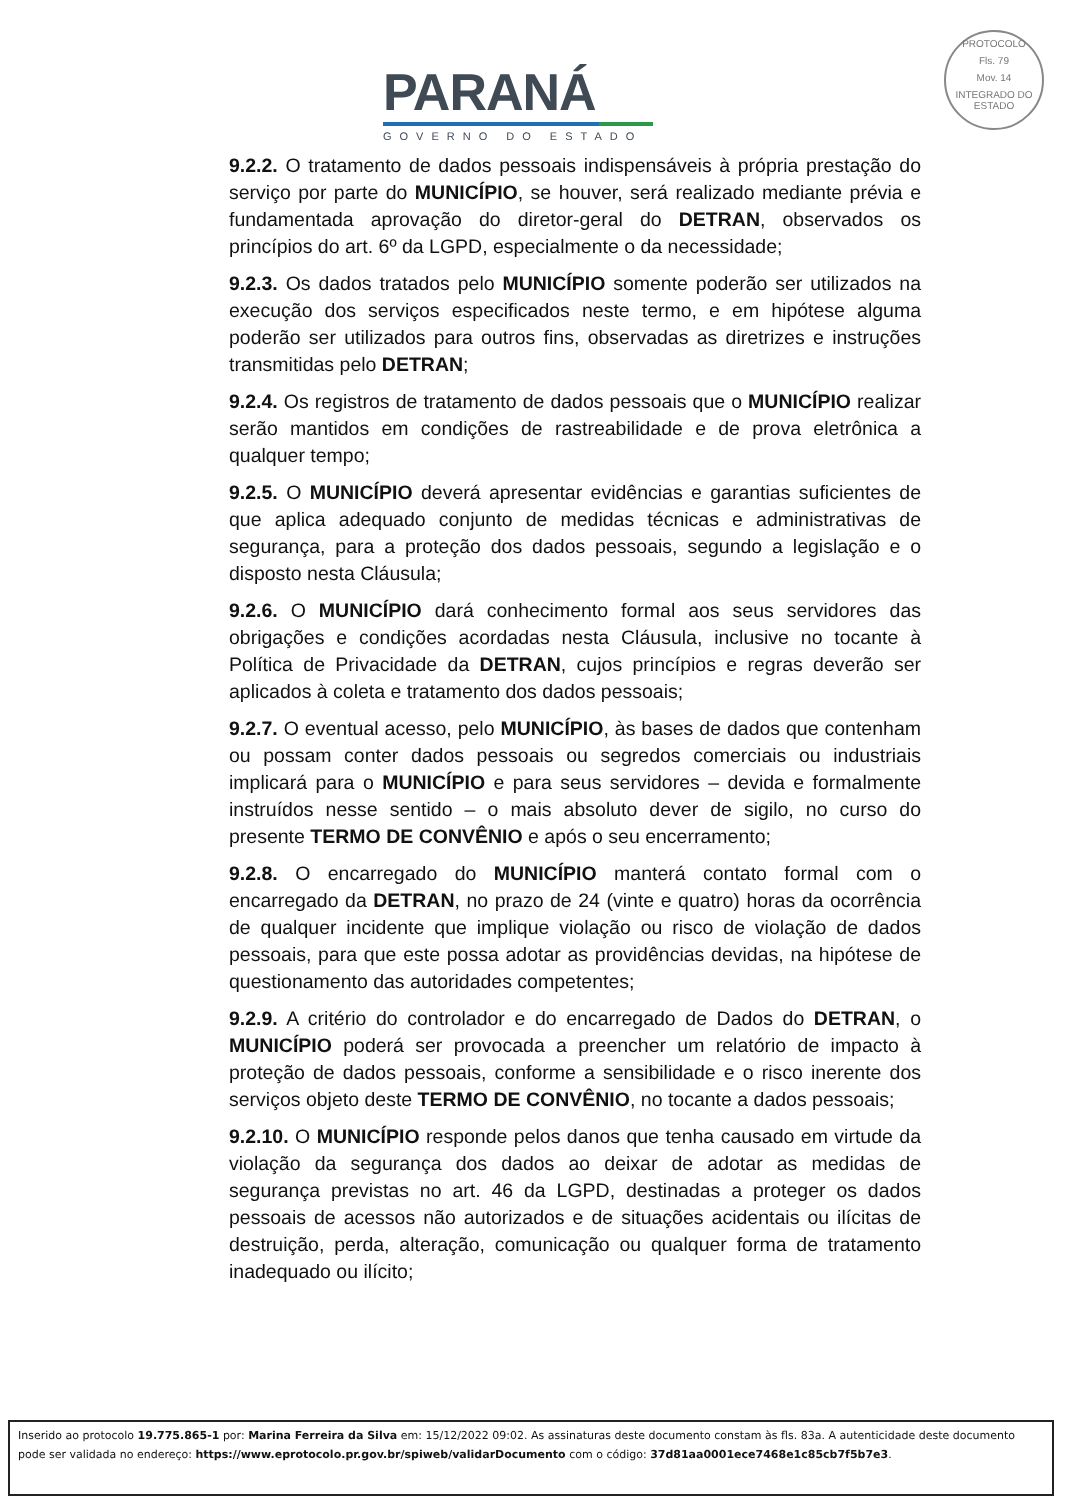PARANÁ
GOVERNO DO ESTADO
PROTOCOLO
Fls. 79
Mov. 14
INTEGRADO DO ESTADO
9.2.2. O tratamento de dados pessoais indispensáveis à própria prestação do serviço por parte do MUNICÍPIO, se houver, será realizado mediante prévia e fundamentada aprovação do diretor-geral do DETRAN, observados os princípios do art. 6º da LGPD, especialmente o da necessidade;
9.2.3. Os dados tratados pelo MUNICÍPIO somente poderão ser utilizados na execução dos serviços especificados neste termo, e em hipótese alguma poderão ser utilizados para outros fins, observadas as diretrizes e instruções transmitidas pelo DETRAN;
9.2.4. Os registros de tratamento de dados pessoais que o MUNICÍPIO realizar serão mantidos em condições de rastreabilidade e de prova eletrônica a qualquer tempo;
9.2.5. O MUNICÍPIO deverá apresentar evidências e garantias suficientes de que aplica adequado conjunto de medidas técnicas e administrativas de segurança, para a proteção dos dados pessoais, segundo a legislação e o disposto nesta Cláusula;
9.2.6. O MUNICÍPIO dará conhecimento formal aos seus servidores das obrigações e condições acordadas nesta Cláusula, inclusive no tocante à Política de Privacidade da DETRAN, cujos princípios e regras deverão ser aplicados à coleta e tratamento dos dados pessoais;
9.2.7. O eventual acesso, pelo MUNICÍPIO, às bases de dados que contenham ou possam conter dados pessoais ou segredos comerciais ou industriais implicará para o MUNICÍPIO e para seus servidores – devida e formalmente instruídos nesse sentido – o mais absoluto dever de sigilo, no curso do presente TERMO DE CONVÊNIO e após o seu encerramento;
9.2.8. O encarregado do MUNICÍPIO manterá contato formal com o encarregado da DETRAN, no prazo de 24 (vinte e quatro) horas da ocorrência de qualquer incidente que implique violação ou risco de violação de dados pessoais, para que este possa adotar as providências devidas, na hipótese de questionamento das autoridades competentes;
9.2.9. A critério do controlador e do encarregado de Dados do DETRAN, o MUNICÍPIO poderá ser provocada a preencher um relatório de impacto à proteção de dados pessoais, conforme a sensibilidade e o risco inerente dos serviços objeto deste TERMO DE CONVÊNIO, no tocante a dados pessoais;
9.2.10. O MUNICÍPIO responde pelos danos que tenha causado em virtude da violação da segurança dos dados ao deixar de adotar as medidas de segurança previstas no art. 46 da LGPD, destinadas a proteger os dados pessoais de acessos não autorizados e de situações acidentais ou ilícitas de destruição, perda, alteração, comunicação ou qualquer forma de tratamento inadequado ou ilícito;
Inserido ao protocolo 19.775.865-1 por: Marina Ferreira da Silva em: 15/12/2022 09:02. As assinaturas deste documento constam às fls. 83a. A autenticidade deste documento pode ser validada no endereço: https://www.eprotocolo.pr.gov.br/spiweb/validarDocumento com o código: 37d81aa0001ece7468e1c85cb7f5b7e3.